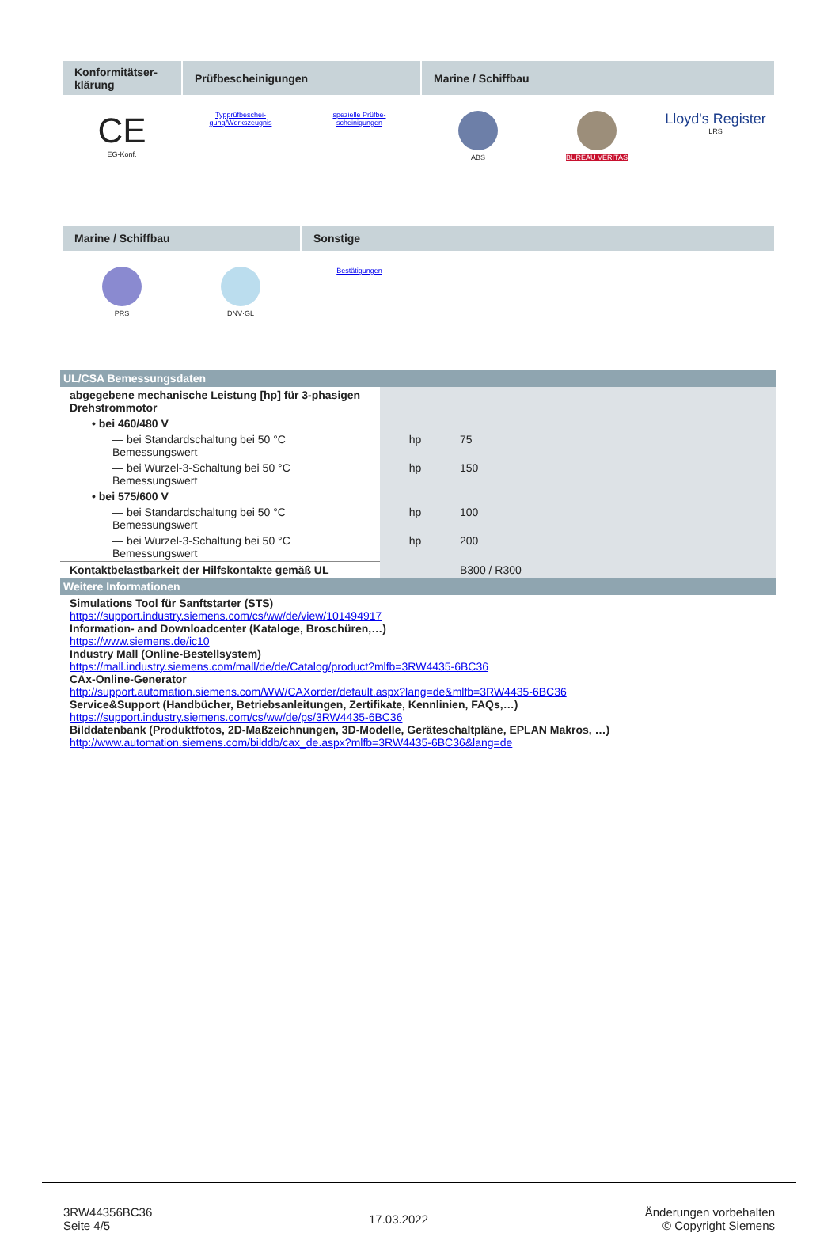Konformitätser-
klärung
Prüfbescheinigungen Marine / Schiffbau
CE
EG-Konf.
Typprüfbeschei-
gung/Werkszeugnis
spezielle Prüfbe-
scheinigungen
ABS BUREAU VERITAS
Lloyd's Register
LRS
Marine / Schiffbau Sonstige
PRS DNV·GL Bestätigungen
| UL/CSA Bemessungsdaten | | |
| abgegebene mechanische Leistung [hp] für 3-phasigen Drehstrommotor | | |
| • bei 460/480 V | | |
| — bei Standardschaltung bei 50 °C Bemessungswert | hp | 75 |
| — bei Wurzel-3-Schaltung bei 50 °C Bemessungswert | hp | 150 |
| • bei 575/600 V | | |
| — bei Standardschaltung bei 50 °C Bemessungswert | hp | 100 |
| — bei Wurzel-3-Schaltung bei 50 °C Bemessungswert | hp | 200 |
| Kontaktbelastbarkeit der Hilfskontakte gemäß UL | | B300 / R300 |
| Weitere Informationen | | |
| Simulations Tool für Sanftstarter (STS) https://support.industry.siemens.com/cs/ww/de/view/101494917 Information- and Downloadcenter (Kataloge, Broschüren,…) https://www.siemens.de/ic10 Industry Mall (Online-Bestellsystem) https://mall.industry.siemens.com/mall/de/de/Catalog/product?mlfb=3RW4435-6BC36 CAx-Online-Generator http://support.automation.siemens.com/WW/CAXorder/default.aspx?lang=de&mlfb=3RW4435-6BC36 Service&Support (Handbücher, Betriebsanleitungen, Zertifikate, Kennlinien, FAQs,…) https://support.industry.siemens.com/cs/ww/de/ps/3RW4435-6BC36 Bilddatenbank (Produktfotos, 2D-Maßzeichnungen, 3D-Modelle, Geräteschaltpläne, EPLAN Makros, …) http://www.automation.siemens.com/bilddb/cax_de.aspx?mlfb=3RW4435-6BC36&lang=de | | |
3RW44356BC36
Seite 4/5
17.03.2022
Änderungen vorbehalten
© Copyright Siemens